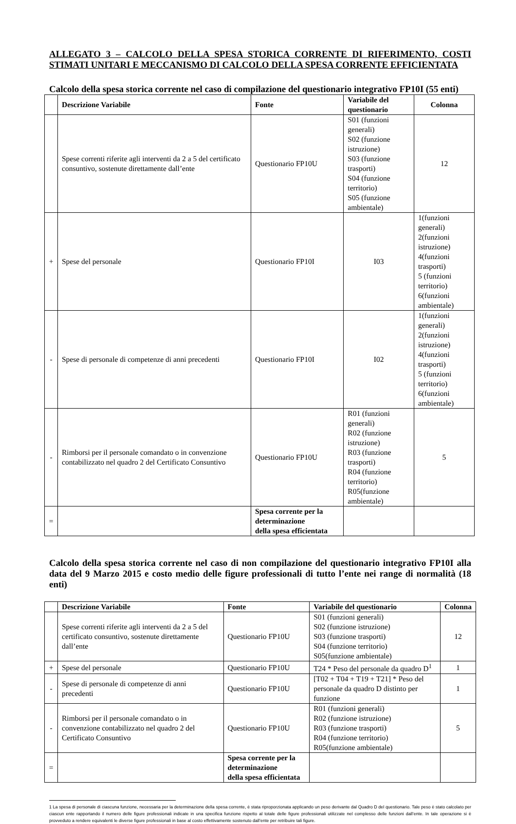ALLEGATO 3 – CALCOLO DELLA SPESA STORICA CORRENTE DI RIFERIMENTO, COSTI STIMATI UNITARI E MECCANISMO DI CALCOLO DELLA SPESA CORRENTE EFFICIENTATA
Calcolo della spesa storica corrente nel caso di compilazione del questionario integrativo FP10I (55 enti)
| | Descrizione Variabile | Fonte | Variabile del questionario | Colonna |
| --- | --- | --- | --- | --- |
| | Spese correnti riferite agli interventi da 2 a 5 del certificato consuntivo, sostenute direttamente dall’ente | Questionario FP10U | S01 (funzioni generali) S02 (funzione istruzione) S03 (funzione trasporti) S04 (funzione territorio) S05 (funzione ambientale) | 12 |
| + | Spese del personale | Questionario FP10I | I03 | 1(funzioni generali) 2(funzioni istruzione) 4(funzioni trasporti) 5 (funzioni territorio) 6(funzioni ambientale) |
| - | Spese di personale di competenze di anni precedenti | Questionario FP10I | I02 | 1(funzioni generali) 2(funzioni istruzione) 4(funzioni trasporti) 5 (funzioni territorio) 6(funzioni ambientale) |
| - | Rimborsi per il personale comandato o in convenzione contabilizzato nel quadro 2 del Certificato Consuntivo | Questionario FP10U | R01 (funzioni generali) R02 (funzione istruzione) R03 (funzione trasporti) R04 (funzione territorio) R05(funzione ambientale) | 5 |
| = | | Spesa corrente per la determinazione della spesa efficientata | | |
Calcolo della spesa storica corrente nel caso di non compilazione del questionario integrativo FP10I alla data del 9 Marzo 2015 e costo medio delle figure professionali di tutto l’ente nei range di normalità (18 enti)
| | Descrizione Variabile | Fonte | Variabile del questionario | Colonna |
| --- | --- | --- | --- | --- |
| | Spese correnti riferite agli interventi da 2 a 5 del certificato consuntivo, sostenute direttamente dall’ente | Questionario FP10U | S01 (funzioni generali) S02 (funzione istruzione) S03 (funzione trasporti) S04 (funzione territorio) S05(funzione ambientale) | 12 |
| + | Spese del personale | Questionario FP10U | T24 * Peso del personale da quadro D<sup>1</sup> | 1 |
| - | Spese di personale di competenze di anni precedenti | Questionario FP10U | [T02 + T04 + T19 + T21] * Peso del personale da quadro D distinto per funzione | 1 |
| - | Rimborsi per il personale comandato o in convenzione contabilizzato nel quadro 2 del Certificato Consuntivo | Questionario FP10U | R01 (funzioni generali) R02 (funzione istruzione) R03 (funzione trasporti) R04 (funzione territorio) R05(funzione ambientale) | 5 |
| = | | Spesa corrente per la determinazione della spesa efficientata | | |
1 La spesa di personale di ciascuna funzione, necessaria per la determinazione della spesa corrente, è stata riproporzionata applicando un peso derivante dal Quadro D del questionario. Tale peso è stato calcolato per ciascun ente rapportando il numero delle figure professionali indicate in una specifica funzione rispetto al totale delle figure professionali utilizzate nel complesso delle funzioni dall’ente. In tale operazione si è provveduto a rendere equivalenti le diverse figure professionali in base al costo effettivamente sostenuto dall’ente per retribuire tali figure.